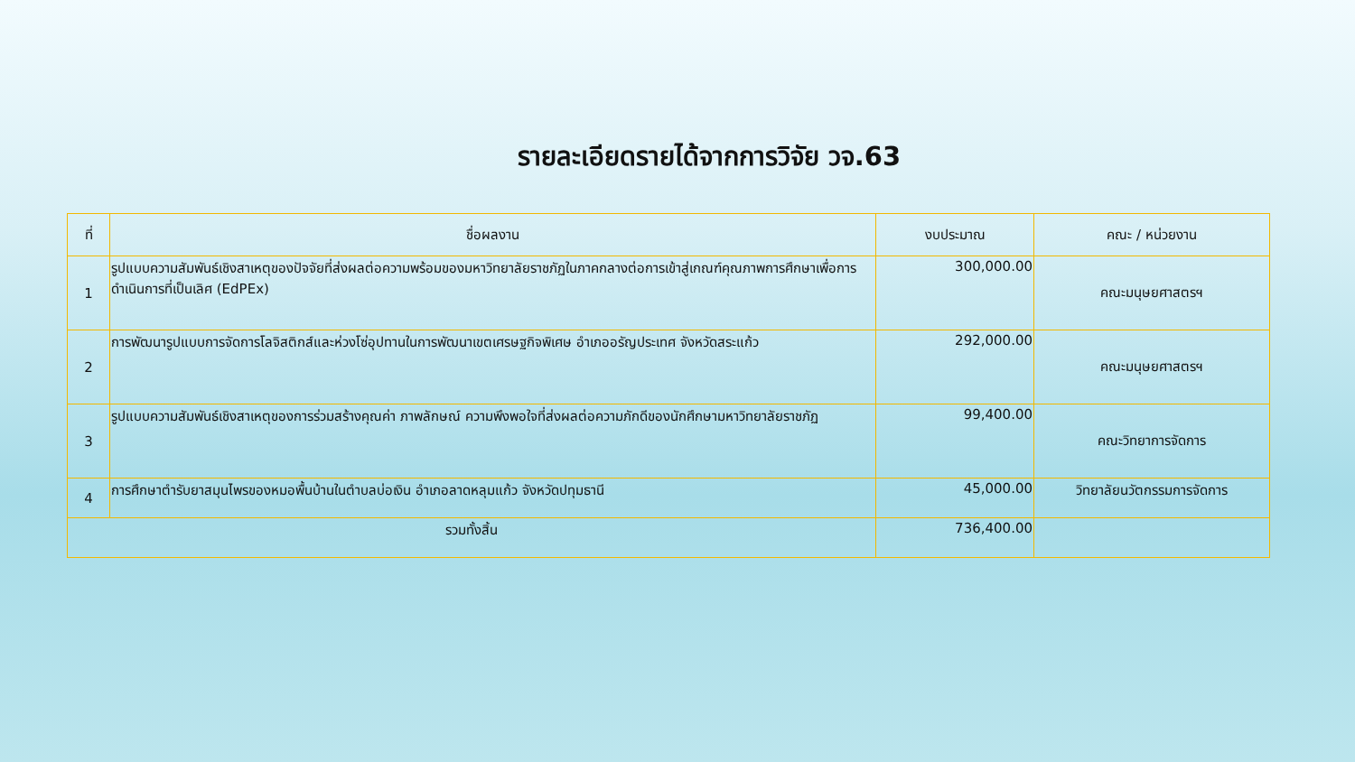รายละเอียดรายได้จากการวิจัย วจ.63
| ที่ | ชื่อผลงาน | งบประมาณ | คณะ / หน่วยงาน |
| --- | --- | --- | --- |
| 1 | รูปแบบความสัมพันธ์เชิงสาเหตุของปัจจัยที่ส่งผลต่อความพร้อมของมหาวิทยาลัยราชภัฏในภาคกลางต่อการเข้าสู่เกณฑ์คุณภาพการศึกษาเพื่อการดำเนินการที่เป็นเลิศ (EdPEx) | 300,000.00 | คณะมนุษยศาสตรฯ |
| 2 | การพัฒนารูปแบบการจัดการโลจิสติกส์และห่วงโซ่อุปทานในการพัฒนาเขตเศรษฐกิจพิเศษ อำเภออรัญประเทศ จังหวัดสระแก้ว | 292,000.00 | คณะมนุษยศาสตรฯ |
| 3 | รูปแบบความสัมพันธ์เชิงสาเหตุของการร่วมสร้างคุณค่า ภาพลักษณ์ ความพึงพอใจที่ส่งผลต่อความภักดีของนักศึกษามหาวิทยาลัยราชภัฏ | 99,400.00 | คณะวิทยาการจัดการ |
| 4 | การศึกษาตำรับยาสมุนไพรของหมอพื้นบ้านในตำบลบ่อเงิน อำเภอลาดหลุมแก้ว จังหวัดปทุมธานี | 45,000.00 | วิทยาลัยนวัตกรรมการจัดการ |
| รวมทั้งสิ้น | | 736,400.00 | |